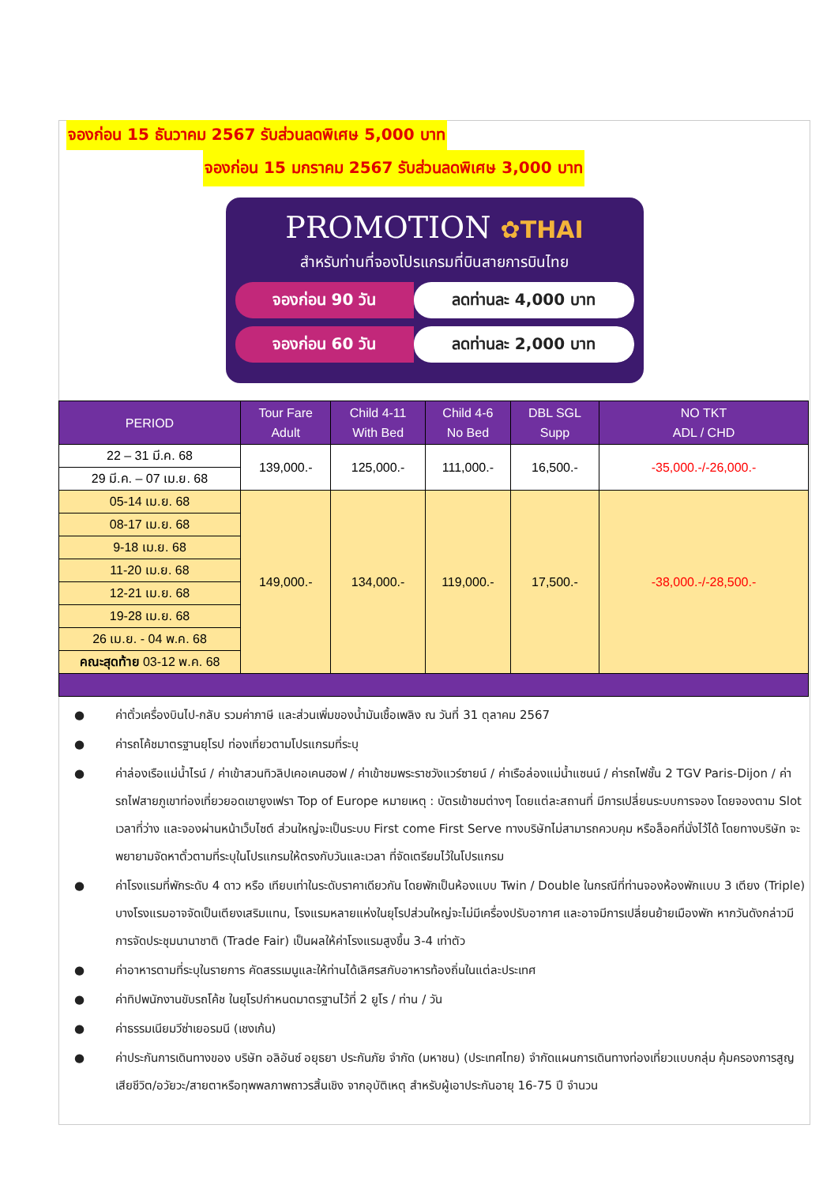จองก่อน 15 ธันวาคม 2567 รับส่วนลดพิเศษ 5,000 บาท
จองก่อน 15 มกราคม 2567 รับส่วนลดพิเศษ 3,000 บาท
PROMOTION ✿THAI
สำหรับท่านที่จองโปรแกรมที่บินสายการบินไทย
จองก่อน 90 วัน ลดท่านละ 4,000 บาท
จองก่อน 60 วัน ลดท่านละ 2,000 บาท
| PERIOD | Tour Fare Adult | Child 4-11 With Bed | Child 4-6 No Bed | DBL SGL Supp | NO TKT ADL / CHD |
| --- | --- | --- | --- | --- | --- |
| 22 – 31 มี.ค. 68 | 139,000.- | 125,000.- | 111,000.- | 16,500.- | -35,000.-/-26,000.- |
| 29 มี.ค. – 07 เม.ย. 68 | | | | | |
| 05-14 เม.ย. 68 | 149,000.- | 134,000.- | 119,000.- | 17,500.- | -38,000.-/-28,500.- |
| 08-17 เม.ย. 68 | | | | | |
| 9-18 เม.ย. 68 | | | | | |
| 11-20 เม.ย. 68 | | | | | |
| 12-21 เม.ย. 68 | | | | | |
| 19-28 เม.ย. 68 | | | | | |
| 26 เม.ย. - 04 พ.ค. 68 | | | | | |
| คณะสุดท้าย 03-12 พ.ค. 68 | | | | | |
● ค่าตั๋วเครื่องบินไป-กลับ รวมค่าภาษี และส่วนเพิ่มของน้ำมันเชื้อเพลิง ณ วันที่ 31 ตุลาคม 2567
● ค่ารถโค้ชมาตรฐานยุโรป ท่องเที่ยวตามโปรแกรมที่ระบุ
● ค่าล่องเรือแม่น้ำไรน์ / ค่าเข้าสวนทิวลิปเคอเคนฮอฟ / ค่าเข้าชมพระราชวังแวร์ซายน์ / ค่าเรือล่องแม่น้ำแซนน์ / ค่ารถไฟชั้น 2 TGV Paris-Dijon / ค่ารถไฟสายภูเขาท่องเที่ยวยอดเขายูงเฟรา Top of Europe หมายเหตุ : บัตรเข้าชมต่างๆ โดยแต่ละสถานที่ มีการเปลี่ยนระบบการจอง โดยจองตาม Slot เวลาที่ว่าง และจองผ่านหน้าเว็บไซต์ ส่วนใหญ่จะเป็นระบบ First come First Serve ทางบริษัทไม่สามารถควบคุม หรือล็อคที่นั่งไว้ได้ โดยทางบริษัท จะพยายามจัดหาตั๋วตามที่ระบุในโปรแกรมให้ตรงกับวันและเวลา ที่จัดเตรียมไว้ในโปรแกรม
● ค่าโรงแรมที่พักระดับ 4 ดาว หรือ เทียบเท่าในระดับราคาเดียวกัน โดยพักเป็นห้องแบบ Twin / Double ในกรณีที่ท่านจองห้องพักแบบ 3 เตียง (Triple) บางโรงแรมอาจจัดเป็นเตียงเสริมแทน, โรงแรมหลายแห่งในยุโรปส่วนใหญ่จะไม่มีเครื่องปรับอากาศ และอาจมีการเปลี่ยนย้ายเมืองพัก หากวันดังกล่าวมีการจัดประชุมนานาชาติ (Trade Fair) เป็นผลให้ค่าโรงแรมสูงขึ้น 3-4 เท่าตัว
● ค่าอาหารตามที่ระบุในรายการ คัดสรรเมนูและให้ท่านได้เลิศรสกับอาหารท้องถิ่นในแต่ละประเทศ
● ค่าทิปพนักงานขับรถโค้ช ในยุโรปกำหนดมาตรฐานไว้ที่ 2 ยูโร / ท่าน / วัน
● ค่าธรรมเนียมวีซ่าเยอรมนี (เชงเก้น)
● ค่าประกันการเดินทางของ บริษัท อลิอันซ์ อยุธยา ประกันภัย จำกัด (มหาชน) (ประเทศไทย) จำกัดแผนการเดินทางท่องเที่ยวแบบกลุ่ม คุ้มครองการสูญเสียชีวิต/อวัยวะ/สายตาหรือทุพพลภาพถาวรสิ้นเชิง จากอุบัติเหตุ สำหรับผู้เอาประกันอายุ 16-75 ปี จำนวน